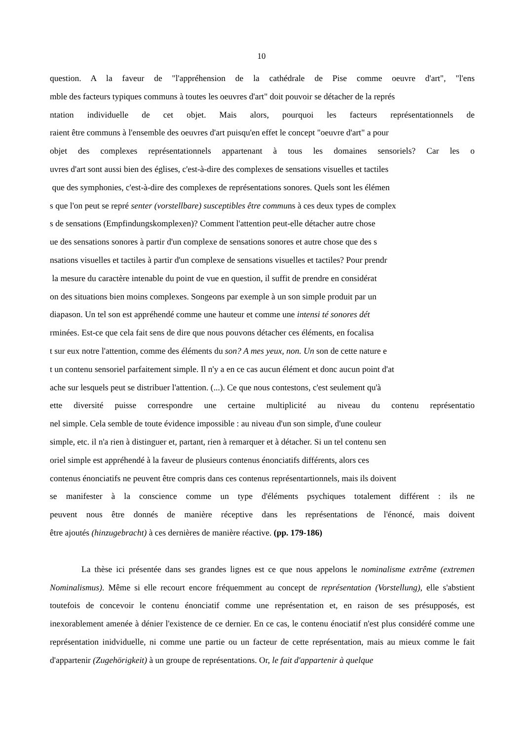10
question. A la faveur de "l'appréhension de la cathédrale de Pise comme oeuvre d'art", "l'ens
mble des facteurs typiques communs à toutes les oeuvres d'art" doit pouvoir se détacher de la représ
ntation individuelle de cet objet. Mais alors, pourquoi les facteurs représentationnels de
raient être communs à l'ensemble des oeuvres d'art puisqu'en effet le concept "oeuvre d'art" a pour
objet des complexes représentationnels appartenant à tous les domaines sensoriels? Car les o
uvres d'art sont aussi bien des églises, c'est-à-dire des complexes de sensations visuelles et tactiles
que des symphonies, c'est-à-dire des complexes de représentations sonores. Quels sont les élémen
s que l'on peut se repré senter (vorstellbare) susceptibles être communs à ces deux types de complex
s de sensations (Empfindungskomplexen)? Comment l'attention peut-elle détacher autre chose
ue des sensations sonores à partir d'un complexe de sensations sonores et autre chose que des s
nsations visuelles et tactiles à partir d'un complexe de sensations visuelles et tactiles? Pour prendr
la mesure du caractère intenable du point de vue en question, il suffit de prendre en considérat
on des situations bien moins complexes. Songeons par exemple à un son simple produit par un
diapason. Un tel son est appréhendé comme une hauteur et comme une intensi té sonores dét
rminées. Est-ce que cela fait sens de dire que nous pouvons détacher ces éléments, en focalisa
t sur eux notre l'attention, comme des éléments du son? A mes yeux, non. Un son de cette nature e
t un contenu sensoriel parfaitement simple. Il n'y a en ce cas aucun élément et donc aucun point d'at
ache sur lesquels peut se distribuer l'attention. (...). Ce que nous contestons, c'est seulement qu'à
ette diversité puisse correspondre une certaine multiplicité au niveau du contenu représentatio
nel simple. Cela semble de toute évidence impossible : au niveau d'un son simple, d'une couleur
simple, etc. il n'a rien à distinguer et, partant, rien à remarquer et à détacher. Si un tel contenu sen
oriel simple est appréhendé à la faveur de plusieurs contenus énonciatifs différents, alors ces
contenus énonciatifs ne peuvent être compris dans ces contenus représentartionnels, mais ils doivent
se manifester à la conscience comme un type d'éléments psychiques totalement différent : ils ne
peuvent nous être donnés de manière réceptive dans les représentations de l'énoncé, mais doivent
être ajoutés (hinzugebracht) à ces dernières de manière réactive. (pp. 179-186)
La thèse ici présentée dans ses grandes lignes est ce que nous appelons le nominalisme extrême (extremen Nominalismus). Même si elle recourt encore fréquemment au concept de représentation (Vorstellung), elle s'abstient toutefois de concevoir le contenu énonciatif comme une représentation et, en raison de ses présupposés, est inexorablement amenée à dénier l'existence de ce dernier. En ce cas, le contenu énociatif n'est plus considéré comme une représentation inidviduelle, ni comme une partie ou un facteur de cette représentation, mais au mieux comme le fait d'appartenir (Zugehörigkeit) à un groupe de représentations. Or, le fait d'appartenir à quelque